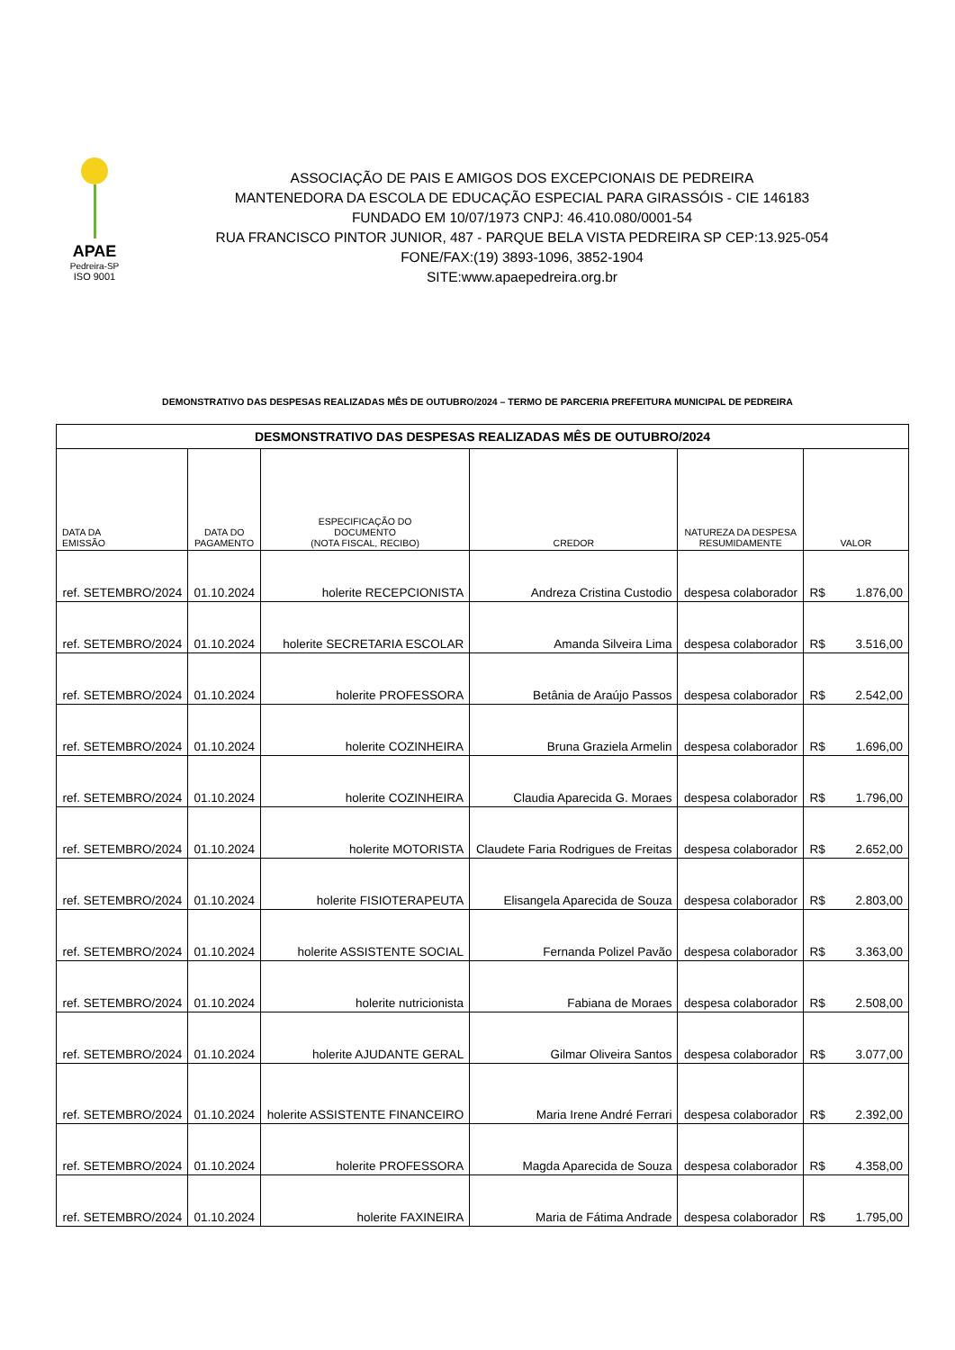APAE
Pedreira-SP
ISO 9001
ASSOCIAÇÃO DE PAIS E AMIGOS DOS EXCEPCIONAIS DE PEDREIRA
MANTENEDORA DA ESCOLA DE EDUCAÇÃO ESPECIAL PARA GIRASSÓIS - CIE 146183
FUNDADO EM 10/07/1973 CNPJ: 46.410.080/0001-54
RUA FRANCISCO PINTOR JUNIOR, 487 - PARQUE BELA VISTA PEDREIRA SP CEP:13.925-054
FONE/FAX:(19) 3893-1096, 3852-1904
SITE:www.apaepedreira.org.br
DEMONSTRATIVO DAS DESPESAS REALIZADAS MÊS DE OUTUBRO/2024 – TERMO DE PARCERIA PREFEITURA MUNICIPAL DE PEDREIRA
| DESMONSTRATIVO DAS DESPESAS REALIZADAS MÊS DE OUTUBRO/2024 | | | | | |
| DATA DA EMISSÃO | DATA DO PAGAMENTO | ESPECIFICAÇÃO DO DOCUMENTO (NOTA FISCAL, RECIBO) | CREDOR | NATUREZA DA DESPESA RESUMIDAMENTE | VALOR |
| ref. SETEMBRO/2024 | 01.10.2024 | holerite RECEPCIONISTA | Andreza Cristina Custodio | despesa colaborador | R$ 1.876,00 |
| ref. SETEMBRO/2024 | 01.10.2024 | holerite SECRETARIA ESCOLAR | Amanda Silveira Lima | despesa colaborador | R$ 3.516,00 |
| ref. SETEMBRO/2024 | 01.10.2024 | holerite PROFESSORA | Betânia de Araújo Passos | despesa colaborador | R$ 2.542,00 |
| ref. SETEMBRO/2024 | 01.10.2024 | holerite COZINHEIRA | Bruna Graziela Armelin | despesa colaborador | R$ 1.696,00 |
| ref. SETEMBRO/2024 | 01.10.2024 | holerite COZINHEIRA | Claudia Aparecida G. Moraes | despesa colaborador | R$ 1.796,00 |
| ref. SETEMBRO/2024 | 01.10.2024 | holerite MOTORISTA | Claudete Faria Rodrigues de Freitas | despesa colaborador | R$ 2.652,00 |
| ref. SETEMBRO/2024 | 01.10.2024 | holerite FISIOTERAPEUTA | Elisangela Aparecida de Souza | despesa colaborador | R$ 2.803,00 |
| ref. SETEMBRO/2024 | 01.10.2024 | holerite ASSISTENTE SOCIAL | Fernanda Polizel Pavão | despesa colaborador | R$ 3.363,00 |
| ref. SETEMBRO/2024 | 01.10.2024 | holerite nutricionista | Fabiana de Moraes | despesa colaborador | R$ 2.508,00 |
| ref. SETEMBRO/2024 | 01.10.2024 | holerite AJUDANTE GERAL | Gilmar Oliveira Santos | despesa colaborador | R$ 3.077,00 |
| ref. SETEMBRO/2024 | 01.10.2024 | holerite ASSISTENTE FINANCEIRO | Maria Irene André Ferrari | despesa colaborador | R$ 2.392,00 |
| ref. SETEMBRO/2024 | 01.10.2024 | holerite PROFESSORA | Magda Aparecida de Souza | despesa colaborador | R$ 4.358,00 |
| ref. SETEMBRO/2024 | 01.10.2024 | holerite FAXINEIRA | Maria de Fátima Andrade | despesa colaborador | R$ 1.795,00 |